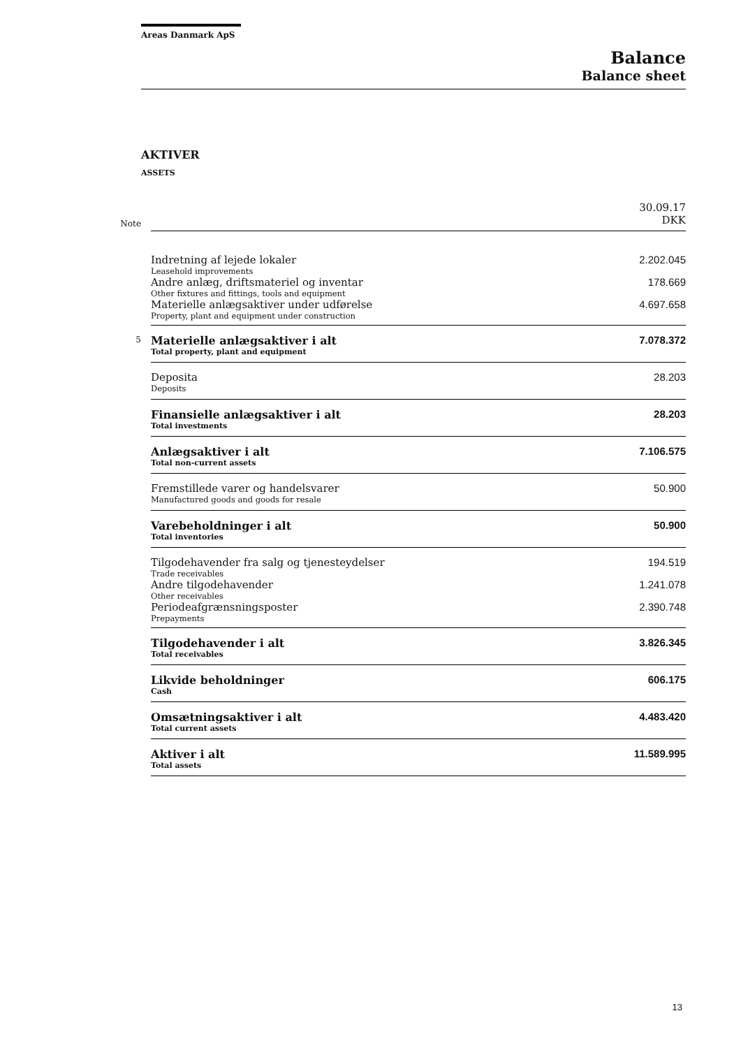Areas Danmark ApS
Balance
Balance sheet
AKTIVER
ASSETS
| Note | | 30.09.17 DKK |
| | Indretning af lejede lokaler Leasehold improvements | 2.202.045 |
| | Andre anlæg, driftsmateriel og inventar Other fixtures and fittings, tools and equipment | 178.669 |
| | Materielle anlægsaktiver under udførelse Property, plant and equipment under construction | 4.697.658 |
| 5 | Materielle anlægsaktiver i alt Total property, plant and equipment | 7.078.372 |
| | Deposita Deposits | 28.203 |
| | Finansielle anlægsaktiver i alt Total investments | 28.203 |
| | Anlægsaktiver i alt Total non-current assets | 7.106.575 |
| | Fremstillede varer og handelsvarer Manufactured goods and goods for resale | 50.900 |
| | Varebeholdninger i alt Total inventories | 50.900 |
| | Tilgodehavender fra salg og tjenesteydelser Trade receivables | 194.519 |
| | Andre tilgodehavender Other receivables | 1.241.078 |
| | Periodeafgrænsningsposter Prepayments | 2.390.748 |
| | Tilgodehavender i alt Total receivables | 3.826.345 |
| | Likvide beholdninger Cash | 606.175 |
| | Omsætningsaktiver i alt Total current assets | 4.483.420 |
| | Aktiver i alt Total assets | 11.589.995 |
13